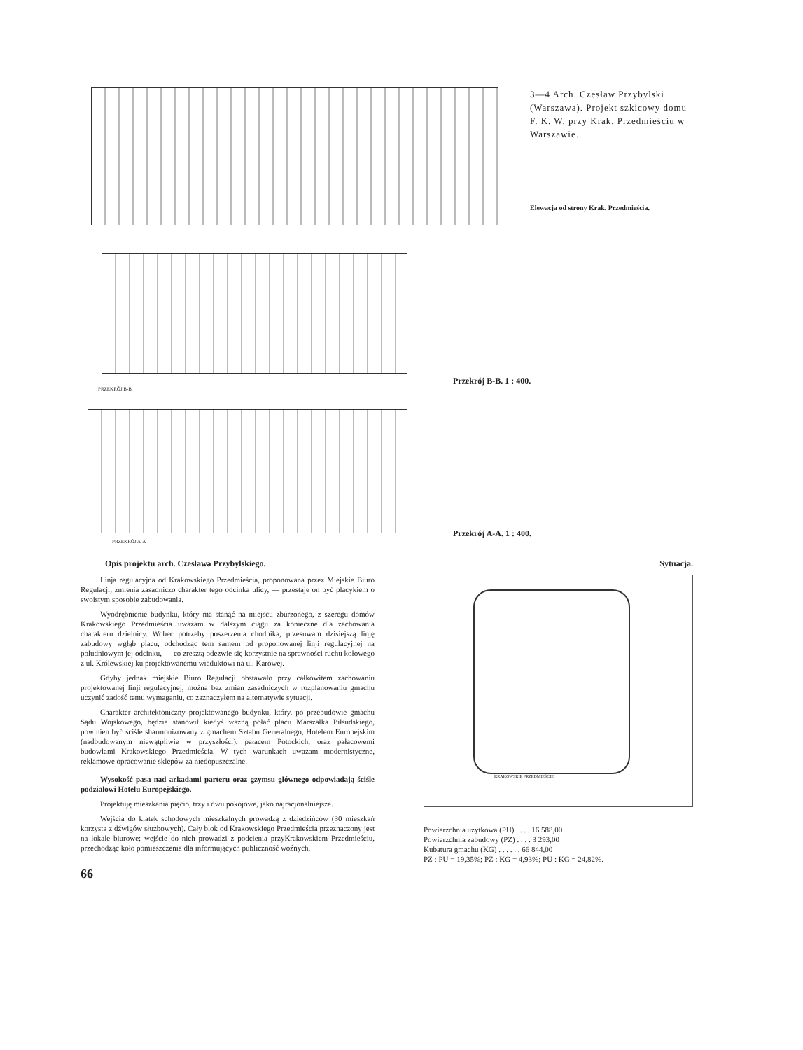3—4 Arch. Czesław Przybylski (Warszawa). Projekt szkicowy domu F. K. W. przy Krak. Przedmieściu w Warszawie.
Elewacja od strony Krak. Przedmieścia.
Przekrój B-B. 1 : 400.
PRZEKRÓJ B-B
Przekrój A-A. 1 : 400.
PRZEKRÓJ A-A
Opis projektu arch. Czesława Przybylskiego.
Linja regulacyjna od Krakowskiego Przedmieścia, proponowana przez Miejskie Biuro Regulacji, zmienia zasadniczo charakter tego odcinka ulicy, — przestaje on być placykiem o swoistym sposobie zabudowania.
Wyodrębnienie budynku, który ma stanąć na miejscu zburzonego, z szeregu domów Krakowskiego Przedmieścia uważam w dalszym ciągu za konieczne dla zachowania charakteru dzielnicy. Wobec potrzeby poszerzenia chodnika, przesuwam dzisiejszą linję zabudowy wgłąb placu, odchodząc tem samem od proponowanej linji regulacyjnej na południowym jej odcinku, — co zresztą odezwie się korzystnie na sprawności ruchu kołowego z ul. Królewskiej ku projektowanemu wiaduktowi na ul. Karowej.
Gdyby jednak miejskie Biuro Regulacji obstawało przy całkowitem zachowaniu projektowanej linji regulacyjnej, można bez zmian zasadniczych w rozplanowaniu gmachu uczynić zadość temu wymaganiu, co zaznaczyłem na alternatywie sytuacji.
Charakter architektoniczny projektowanego budynku, który, po przebudowie gmachu Sądu Wojskowego, będzie stanowił kiedyś ważną połać placu Marszałka Piłsudskiego, powinien być ściśle sharmonizowany z gmachem Sztabu Generalnego, Hotelem Europejskim (nadbudowanym niewątpliwie w przyszłości), pałacem Potockich, oraz pałacowemi budowlami Krakowskiego Przedmieścia. W tych warunkach uważam modernistyczne, reklamowe opracowanie sklepów za niedopuszczalne.
Wysokość pasa nad arkadami parteru oraz gzymsu głównego odpowiadają ściśle podziałowi Hotelu Europejskiego.
Projektuję mieszkania pięcio, trzy i dwu pokojowe, jako najracjonalniejsze.
Wejścia do klatek schodowych mieszkalnych prowadzą z dziedzińców (30 mieszkań korzysta z dźwigów służbowych). Cały blok od Krakowskiego Przedmieścia przeznaczony jest na lokale biurowe; wejście do nich prowadzi z podcienia przyKrakowskiem Przedmieściu, przechodząc koło pomieszczenia dla informujących publiczność woźnych.
66
Sytuacja.
KRAKOWSKIE PRZEDMIEŚCIE
Powierzchnia użytkowa (PU) . . . . 16 588,00
Powierzchnia zabudowy (PZ) . . . . 3 293,00
Kubatura gmachu (KG) . . . . . . 66 844,00
PZ : PU = 19,35%; PZ : KG = 4,93%; PU : KG = 24,82%.